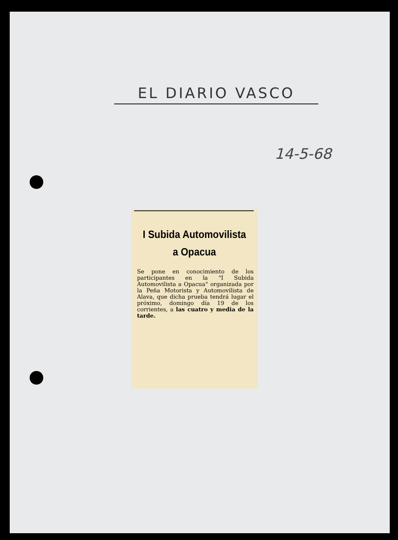EL DIARIO VASCO
14-5-68
I Subida Automovilista a Opacua
Se pone en conocimiento de los participantes en la "I Subida Automovilista a Opacua" organizada por la Peña Motorista y Automovilista de Alava, que dicha prueba tendrá lugar el próximo, domingo día 19 de los corrientes, a las cuatro y media de la tarde.